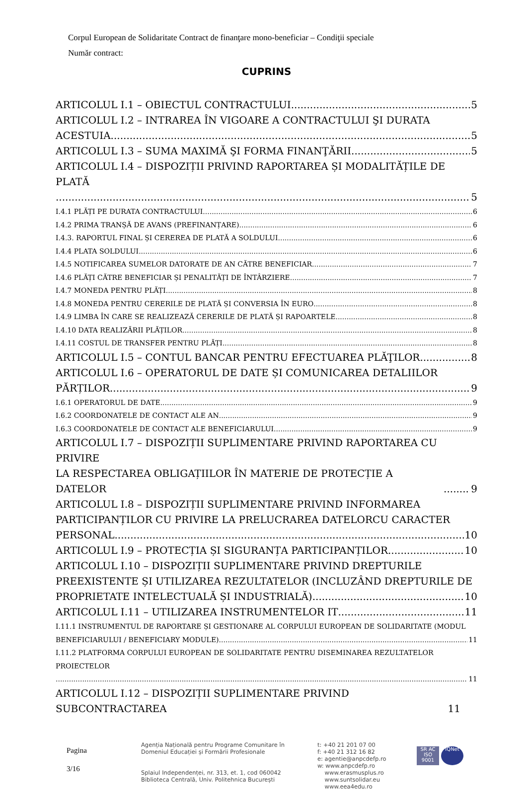Corpul European de Solidaritate Contract de finanţare mono-beneficiar – Condiţii speciale
Număr contract:
CUPRINS
ARTICOLUL I.1 – OBIECTUL CONTRACTULUI 5
ARTICOLUL I.2 – INTRAREA ÎN VIGOARE A CONTRACTULUI ŞI DURATA
ACESTUIA 5
ARTICOLUL I.3 – SUMA MAXIMĂ ŞI FORMA FINANŢĂRII 5
ARTICOLUL I.4 – DISPOZIȚII PRIVIND RAPORTAREA ȘI MODALITĂȚILE DE PLATĂ
5
I.4.1 PLĂȚI PE DURATA CONTRACTULUI 6
I.4.2 PRIMA TRANȘĂ DE AVANS (PREFINANȚARE) 6
I.4.3. RAPORTUL FINAL ȘI CEREREA DE PLATĂ A SOLDULUI 6
I.4.4 PLATA SOLDULUI 6
I.4.5 NOTIFICAREA SUMELOR DATORATE DE AN CĂTRE BENEFICIAR 7
I.4.6 PLĂȚI CĂTRE BENEFICIAR ȘI PENALITĂȚI DE ÎNTÂRZIERE 7
I.4.7 MONEDA PENTRU PLĂȚI 8
I.4.8 MONEDA PENTRU CERERILE DE PLATĂ ȘI CONVERSIA ÎN EURO 8
I.4.9 LIMBA ÎN CARE SE REALIZEAZĂ CERERILE DE PLATĂ ȘI RAPOARTELE 8
I.4.10 DATA REALIZĂRII PLĂȚILOR 8
I.4.11 COSTUL DE TRANSFER PENTRU PLĂȚI 8
ARTICOLUL I.5 – CONTUL BANCAR PENTRU EFECTUAREA PLĂŢILOR 8
ARTICOLUL I.6 – OPERATORUL DE DATE ȘI COMUNICAREA DETALIILOR
PĂRȚILOR 9
I.6.1 OPERATORUL DE DATE 9
I.6.2 COORDONATELE DE CONTACT ALE AN 9
I.6.3 COORDONATELE DE CONTACT ALE BENEFICIARULUI 9
ARTICOLUL I.7 – DISPOZIȚII SUPLIMENTARE PRIVIND RAPORTAREA CU PRIVIRE
LA RESPECTAREA OBLIGAȚIILOR ÎN MATERIE DE PROTECȚIE A DATELOR 9
ARTICOLUL I.8 – DISPOZIȚII SUPLIMENTARE PRIVIND INFORMAREA
PARTICIPANȚILOR CU PRIVIRE LA PRELUCRAREA DATELORCU CARACTER
PERSONAL 10
ARTICOLUL I.9 – PROTECȚIA ȘI SIGURANȚA PARTICIPANȚILOR 10
ARTICOLUL I.10 – DISPOZIȚII SUPLIMENTARE PRIVIND DREPTURILE
PREEXISTENTE ȘI UTILIZAREA REZULTATELOR (INCLUZÂND DREPTURILE DE
PROPRIETATE INTELECTUALĂ ȘI INDUSTRIALĂ) 10
ARTICOLUL I.11 – UTILIZAREA INSTRUMENTELOR IT 11
I.11.1 INSTRUMENTUL DE RAPORTARE ȘI GESTIONARE AL CORPULUI EUROPEAN DE SOLIDARITATE (MODUL
BENEFICIARULUI / BENEFICIARY MODULE) 11
I.11.2 PLATFORMA CORPULUI EUROPEAN DE SOLIDARITATE PENTRU DISEMINAREA REZULTATELOR PROIECTELOR
11
ARTICOLUL I.12 – DISPOZIȚII SUPLIMENTARE PRIVIND SUBCONTRACTAREA 11
Pagina
3/16
Agenția Națională pentru Programe Comunitare în
Domeniul Educației și Formării Profesionale
Splaiul Independenței, nr. 313, et. 1, cod 060042
Biblioteca Centrală, Univ. Politehnica București
t: +40 21 201 07 00
f: +40 21 312 16 82
e: agentie@anpcdefp.ro
w: www.anpcdefp.ro
www.erasmusplus.ro
www.suntsolidar.eu
www.eea4edu.ro
SR AC
ISO 9001
IQNet